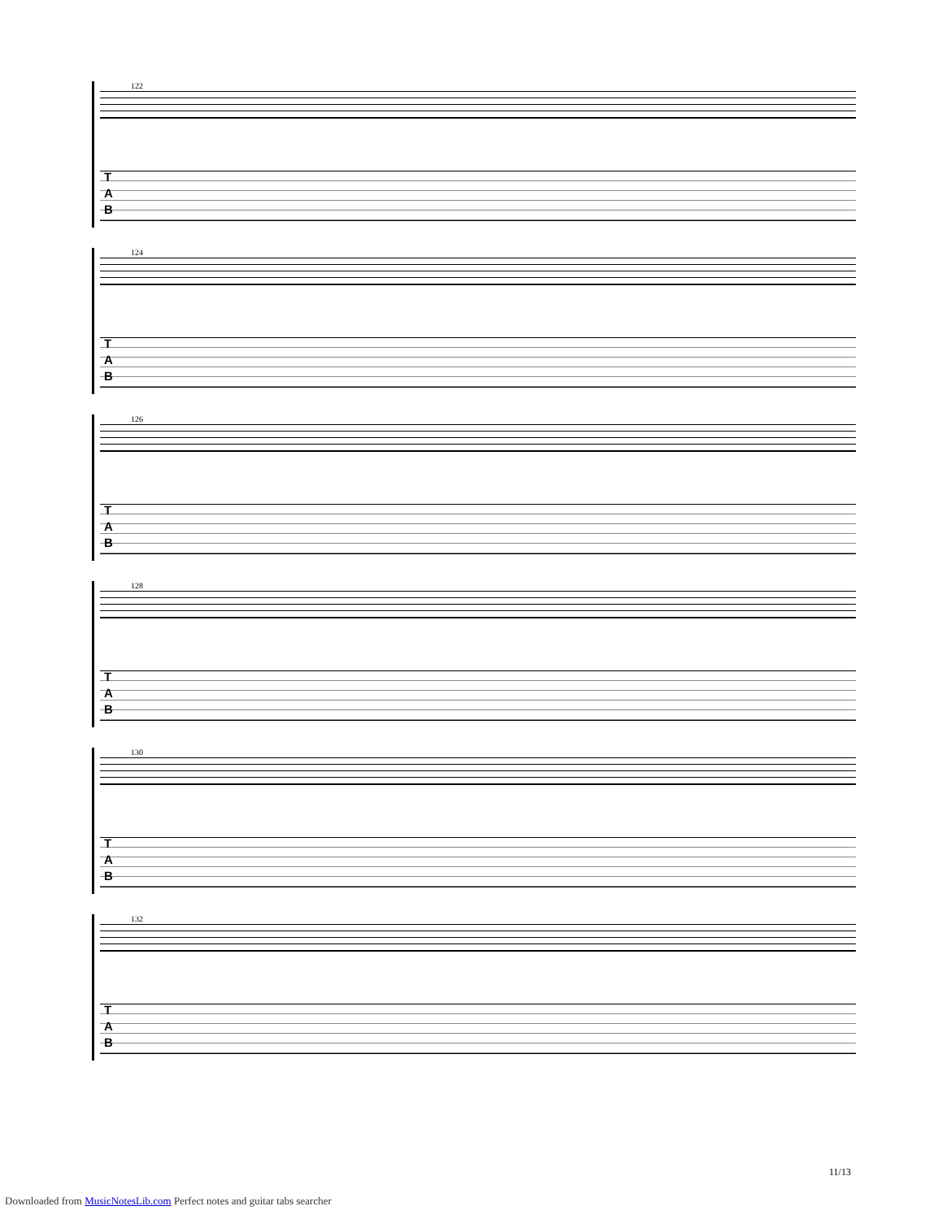122
T
A
B
124
T
A
B
126
T
A
B
128
T
A
B
130
T
A
B
132
T
A
B
11/13
Downloaded from MusicNotesLib.com Perfect notes and guitar tabs searcher